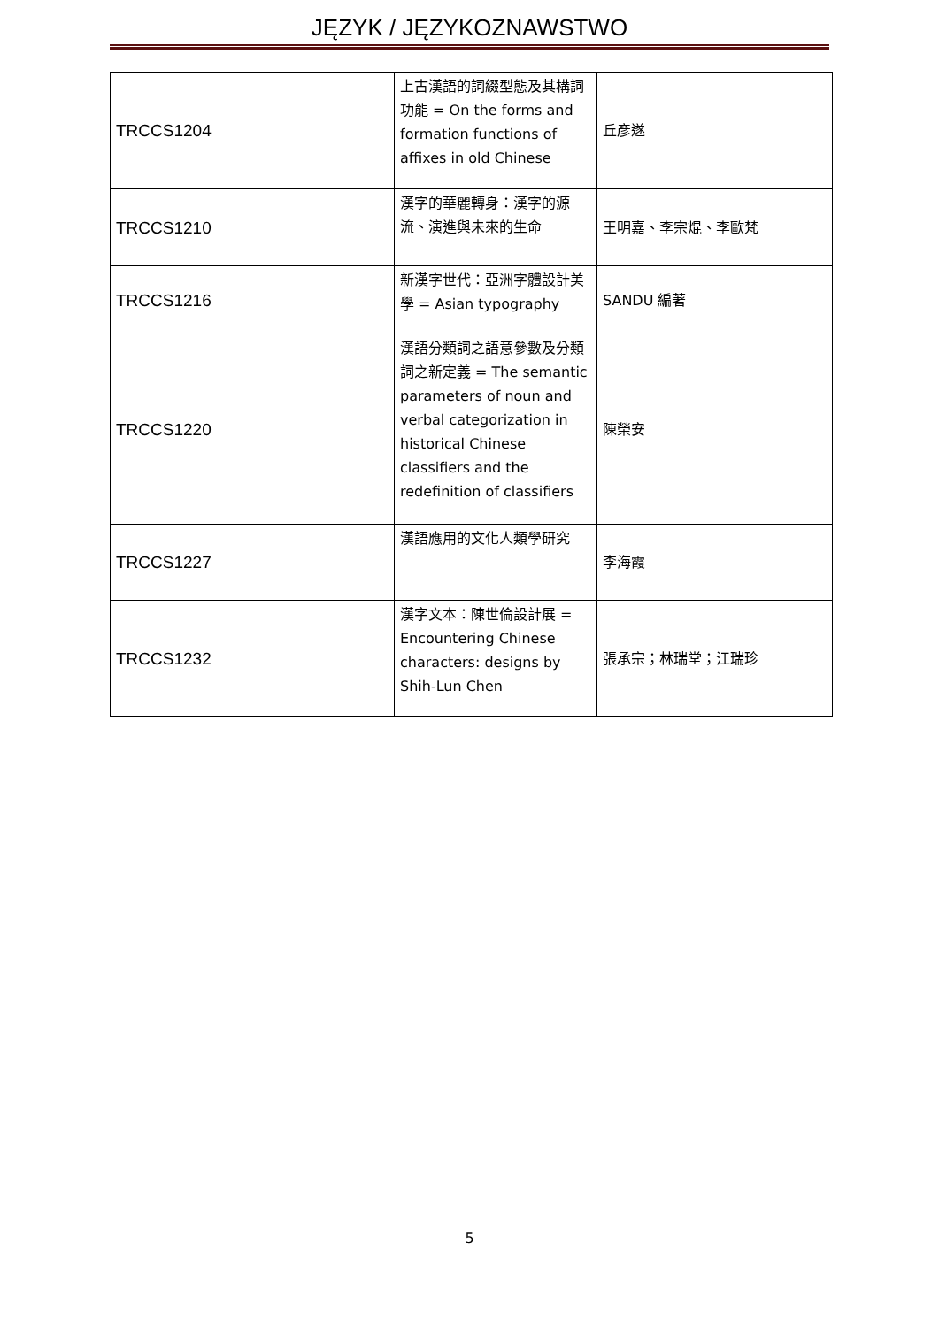JĘZYK / JĘZYKOZNAWSTWO
| TRCCS1204 | 上古漢語的詞綴型態及其構詞功能 = On the forms and formation functions of affixes in old Chinese | 丘彥遂 |
| TRCCS1210 | 漢字的華麗轉身：漢字的源流、演進與未來的生命 | 王明嘉、李宗焜、李歐梵 |
| TRCCS1216 | 新漢字世代：亞洲字體設計美學 = Asian typography | SANDU 編著 |
| TRCCS1220 | 漢語分類詞之語意參數及分類詞之新定義 = The semantic parameters of noun and verbal categorization in historical Chinese classifiers and the redefinition of classifiers | 陳榮安 |
| TRCCS1227 | 漢語應用的文化人類學研究 | 李海霞 |
| TRCCS1232 | 漢字文本：陳世倫設計展 = Encountering Chinese characters: designs by Shih-Lun Chen | 張承宗；林瑞堂；江瑞珍 |
5